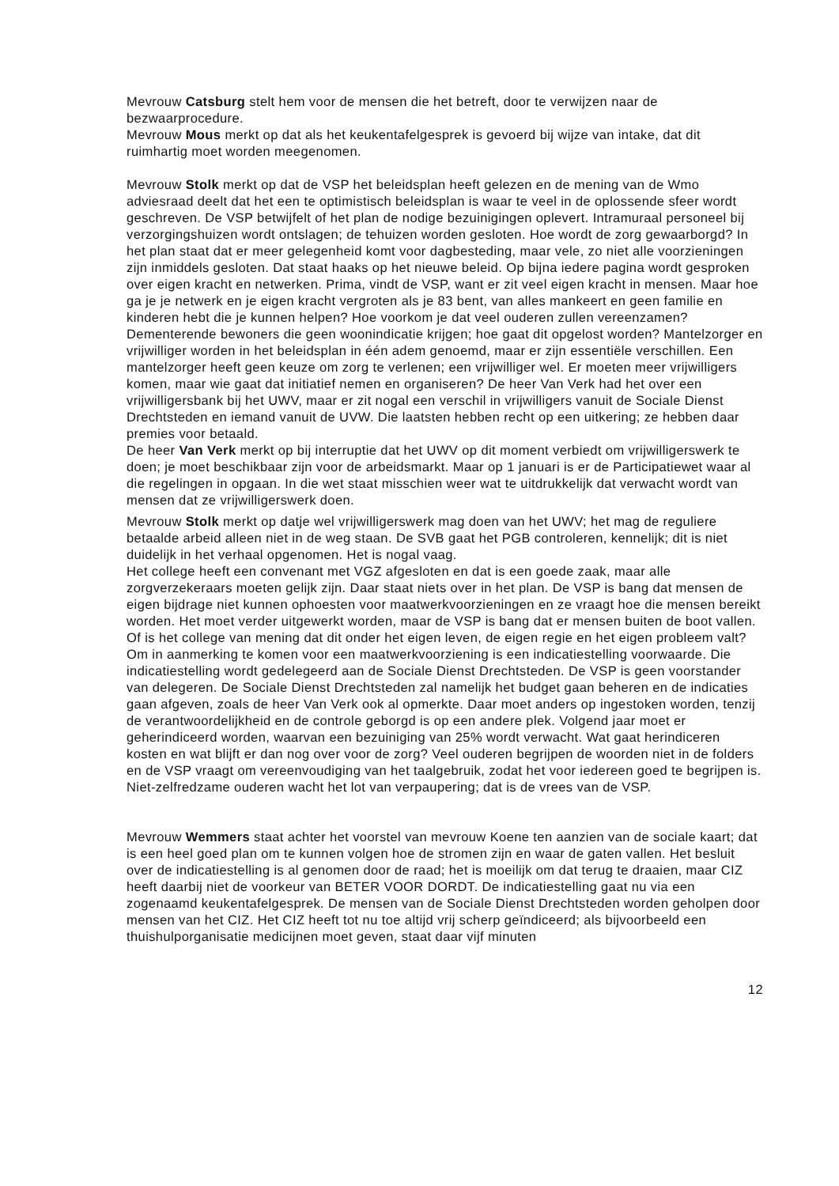Mevrouw Catsburg stelt hem voor de mensen die het betreft, door te verwijzen naar de bezwaarprocedure.
Mevrouw Mous merkt op dat als het keukentafelgesprek is gevoerd bij wijze van intake, dat dit ruimhartig moet worden meegenomen.
Mevrouw Stolk merkt op dat de VSP het beleidsplan heeft gelezen en de mening van de Wmo adviesraad deelt dat het een te optimistisch beleidsplan is waar te veel in de oplossende sfeer wordt geschreven. De VSP betwijfelt of het plan de nodige bezuinigingen oplevert. Intramuraal personeel bij verzorgingshuizen wordt ontslagen; de tehuizen worden gesloten. Hoe wordt de zorg gewaarborgd? In het plan staat dat er meer gelegenheid komt voor dagbesteding, maar vele, zo niet alle voorzieningen zijn inmiddels gesloten. Dat staat haaks op het nieuwe beleid. Op bijna iedere pagina wordt gesproken over eigen kracht en netwerken. Prima, vindt de VSP, want er zit veel eigen kracht in mensen. Maar hoe ga je je netwerk en je eigen kracht vergroten als je 83 bent, van alles mankeert en geen familie en kinderen hebt die je kunnen helpen? Hoe voorkom je dat veel ouderen zullen vereenzamen? Dementerende bewoners die geen woonindicatie krijgen; hoe gaat dit opgelost worden? Mantelzorger en vrijwilliger worden in het beleidsplan in één adem genoemd, maar er zijn essentiële verschillen. Een mantelzorger heeft geen keuze om zorg te verlenen; een vrijwilliger wel. Er moeten meer vrijwilligers komen, maar wie gaat dat initiatief nemen en organiseren? De heer Van Verk had het over een vrijwilligersbank bij het UWV, maar er zit nogal een verschil in vrijwilligers vanuit de Sociale Dienst Drechtsteden en iemand vanuit de UVW. Die laatsten hebben recht op een uitkering; ze hebben daar premies voor betaald.
De heer Van Verk merkt op bij interruptie dat het UWV op dit moment verbiedt om vrijwilligerswerk te doen; je moet beschikbaar zijn voor de arbeidsmarkt. Maar op 1 januari is er de Participatiewet waar al die regelingen in opgaan. In die wet staat misschien weer wat te uitdrukkelijk dat verwacht wordt van mensen dat ze vrijwilligerswerk doen.
Mevrouw Stolk merkt op datje wel vrijwilligerswerk mag doen van het UWV; het mag de reguliere betaalde arbeid alleen niet in de weg staan. De SVB gaat het PGB controleren, kennelijk; dit is niet duidelijk in het verhaal opgenomen. Het is nogal vaag.
Het college heeft een convenant met VGZ afgesloten en dat is een goede zaak, maar alle zorgverzekeraars moeten gelijk zijn. Daar staat niets over in het plan. De VSP is bang dat mensen de eigen bijdrage niet kunnen ophoesten voor maatwerkvoorzieningen en ze vraagt hoe die mensen bereikt worden. Het moet verder uitgewerkt worden, maar de VSP is bang dat er mensen buiten de boot vallen. Of is het college van mening dat dit onder het eigen leven, de eigen regie en het eigen probleem valt? Om in aanmerking te komen voor een maatwerkvoorziening is een indicatiestelling voorwaarde. Die indicatiestelling wordt gedelegeerd aan de Sociale Dienst Drechtsteden. De VSP is geen voorstander van delegeren. De Sociale Dienst Drechtsteden zal namelijk het budget gaan beheren en de indicaties gaan afgeven, zoals de heer Van Verk ook al opmerkte. Daar moet anders op ingestoken worden, tenzij de verantwoordelijkheid en de controle geborgd is op een andere plek. Volgend jaar moet er geherindiceerd worden, waarvan een bezuiniging van 25% wordt verwacht. Wat gaat herindiceren kosten en wat blijft er dan nog over voor de zorg? Veel ouderen begrijpen de woorden niet in de folders en de VSP vraagt om vereenvoudiging van het taalgebruik, zodat het voor iedereen goed te begrijpen is. Niet-zelfredzame ouderen wacht het lot van verpaupering; dat is de vrees van de VSP.
Mevrouw Wemmers staat achter het voorstel van mevrouw Koene ten aanzien van de sociale kaart; dat is een heel goed plan om te kunnen volgen hoe de stromen zijn en waar de gaten vallen. Het besluit over de indicatiestelling is al genomen door de raad; het is moeilijk om dat terug te draaien, maar CIZ heeft daarbij niet de voorkeur van BETER VOOR DORDT. De indicatiestelling gaat nu via een zogenaamd keukentafelgesprek. De mensen van de Sociale Dienst Drechtsteden worden geholpen door mensen van het CIZ. Het CIZ heeft tot nu toe altijd vrij scherp geïndiceerd; als bijvoorbeeld een thuishulporganisatie medicijnen moet geven, staat daar vijf minuten
12